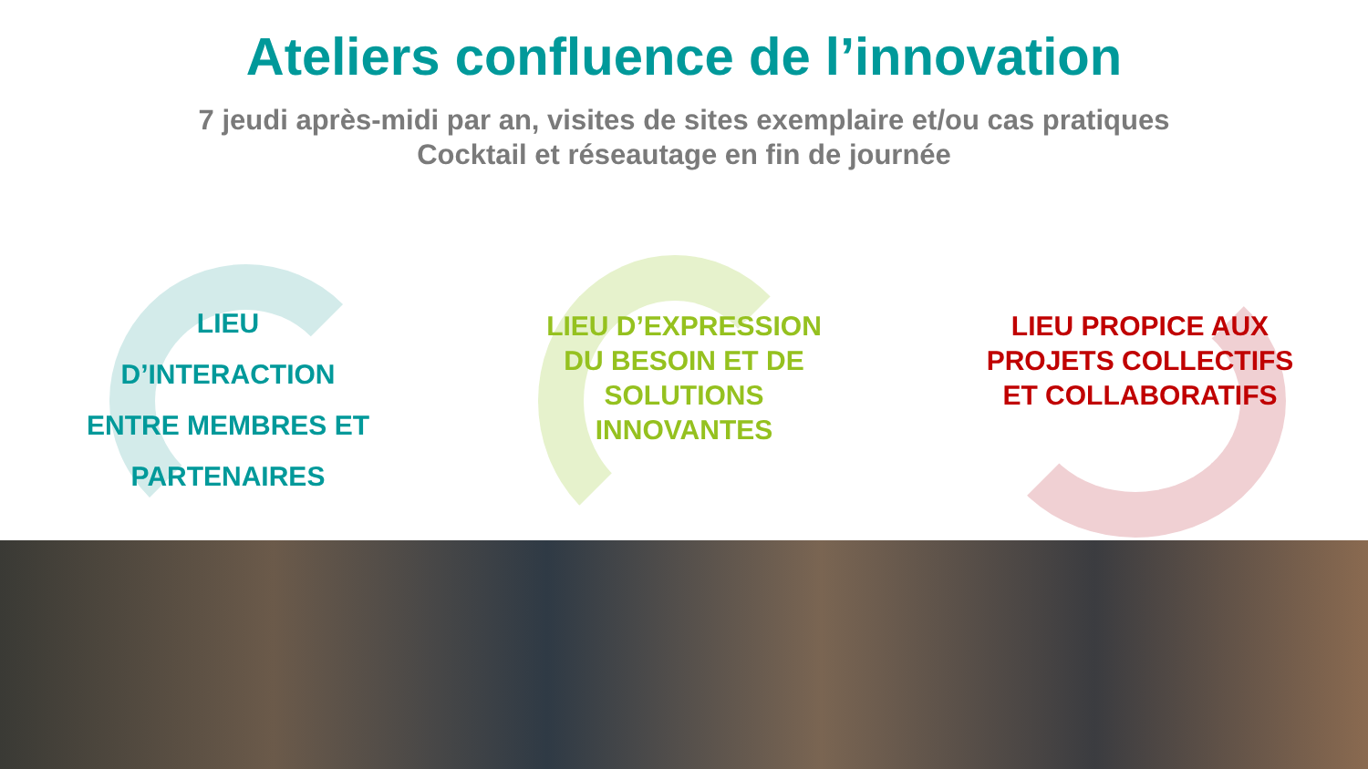Ateliers confluence de l’innovation
7 jeudi après-midi par an, visites de sites exemplaire et/ou cas pratiques
Cocktail et réseautage en fin de journée
LIEU
D’INTERACTION
ENTRE MEMBRES ET
PARTENAIRES
LIEU D’EXPRESSION
DU BESOIN ET DE
SOLUTIONS
INNOVANTES
LIEU PROPICE AUX
PROJETS COLLECTIFS
ET COLLABORATIFS